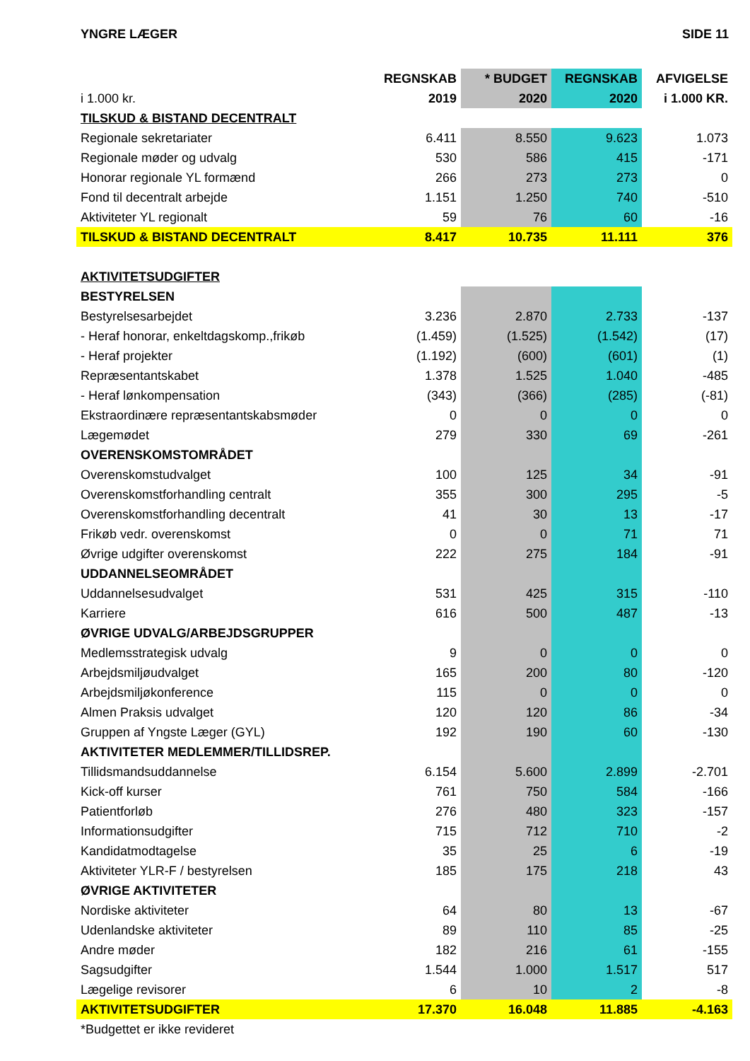YNGRE LÆGER SIDE 11
| | REGNSKAB | * BUDGET | REGNSKAB | AFVIGELSE |
| --- | --- | --- | --- | --- |
| i 1.000 kr. | 2019 | 2020 | 2020 | i 1.000 KR. |
| TILSKUD & BISTAND DECENTRALT | | | | |
| Regionale sekretariater | 6.411 | 8.550 | 9.623 | 1.073 |
| Regionale møder og udvalg | 530 | 586 | 415 | -171 |
| Honorar regionale YL formænd | 266 | 273 | 273 | 0 |
| Fond til decentralt arbejde | 1.151 | 1.250 | 740 | -510 |
| Aktiviteter YL regionalt | 59 | 76 | 60 | -16 |
| TILSKUD & BISTAND DECENTRALT | 8.417 | 10.735 | 11.111 | 376 |
| AKTIVITETSUDGIFTER | | | | |
| BESTYRELSEN | | | | |
| Bestyrelsesarbejdet | 3.236 | 2.870 | 2.733 | -137 |
| - Heraf honorar, enkeltdagskomp.,frikøb | (1.459) | (1.525) | (1.542) | (17) |
| - Heraf projekter | (1.192) | (600) | (601) | (1) |
| Repræsentantskabet | 1.378 | 1.525 | 1.040 | -485 |
| - Heraf lønkompensation | (343) | (366) | (285) | (-81) |
| Ekstraordinære repræsentantskabsmøder | 0 | 0 | 0 | 0 |
| Lægemødet | 279 | 330 | 69 | -261 |
| OVERENSKOMSTOMRÅDET | | | | |
| Overenskomstudvalget | 100 | 125 | 34 | -91 |
| Overenskomstforhandling centralt | 355 | 300 | 295 | -5 |
| Overenskomstforhandling decentralt | 41 | 30 | 13 | -17 |
| Frikøb vedr. overenskomst | 0 | 0 | 71 | 71 |
| Øvrige udgifter overenskomst | 222 | 275 | 184 | -91 |
| UDDANNELSEOMRÅDET | | | | |
| Uddannelsesudvalget | 531 | 425 | 315 | -110 |
| Karriere | 616 | 500 | 487 | -13 |
| ØVRIGE UDVALG/ARBEJDSGRUPPER | | | | |
| Medlemsstrategisk udvalg | 9 | 0 | 0 | 0 |
| Arbejdsmiljøudvalget | 165 | 200 | 80 | -120 |
| Arbejdsmiljøkonference | 115 | 0 | 0 | 0 |
| Almen Praksis udvalget | 120 | 120 | 86 | -34 |
| Gruppen af Yngste Læger (GYL) | 192 | 190 | 60 | -130 |
| AKTIVITETER MEDLEMMER/TILLIDSREP. | | | | |
| Tillidsmandsuddannelse | 6.154 | 5.600 | 2.899 | -2.701 |
| Kick-off kurser | 761 | 750 | 584 | -166 |
| Patientforløb | 276 | 480 | 323 | -157 |
| Informationsudgifter | 715 | 712 | 710 | -2 |
| Kandidatmodtagelse | 35 | 25 | 6 | -19 |
| Aktiviteter YLR-F / bestyrelsen | 185 | 175 | 218 | 43 |
| ØVRIGE AKTIVITETER | | | | |
| Nordiske aktiviteter | 64 | 80 | 13 | -67 |
| Udenlandske aktiviteter | 89 | 110 | 85 | -25 |
| Andre møder | 182 | 216 | 61 | -155 |
| Sagsudgifter | 1.544 | 1.000 | 1.517 | 517 |
| Lægelige revisorer | 6 | 10 | 2 | -8 |
| AKTIVITETSUDGIFTER | 17.370 | 16.048 | 11.885 | -4.163 |
| *Budgettet er ikke revideret | | | | |